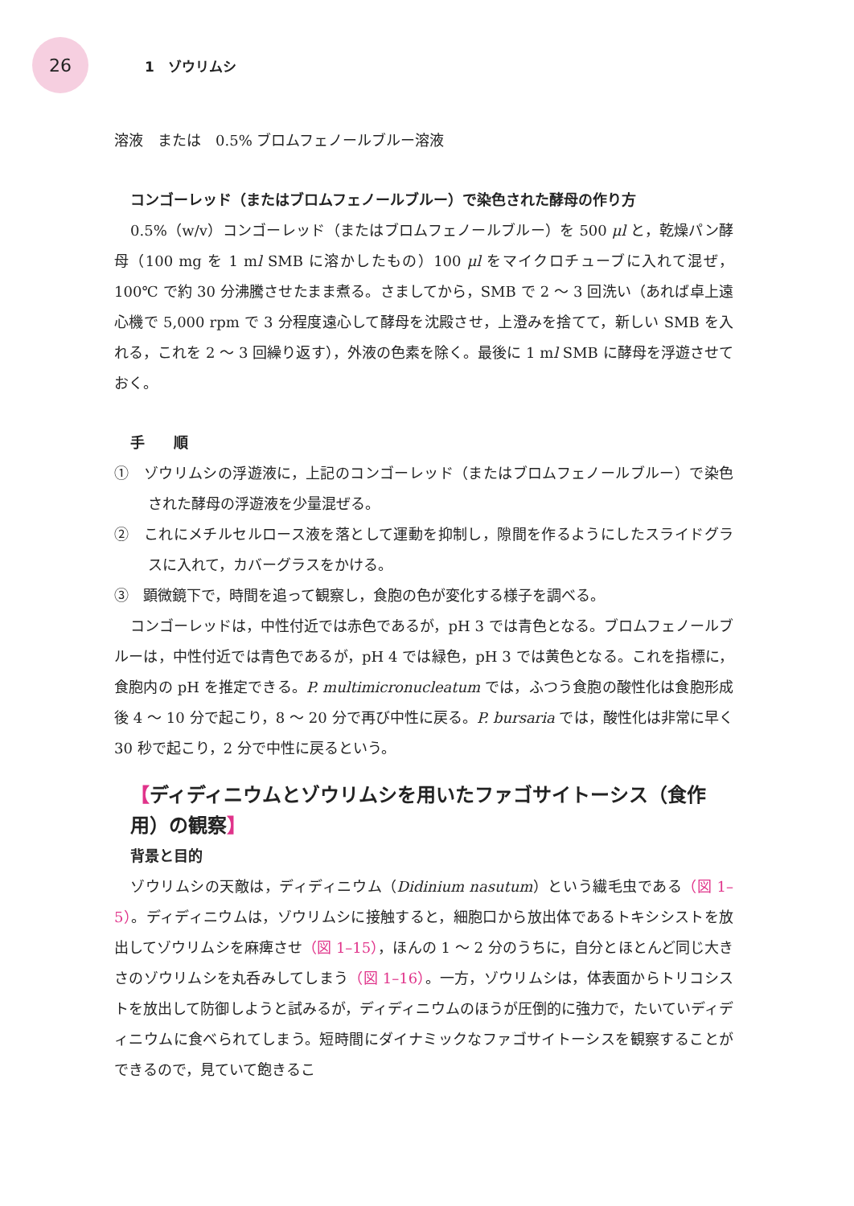26
1　ゾウリムシ
溶液　または　0.5% ブロムフェノールブルー溶液
コンゴーレッド（またはブロムフェノールブルー）で染色された酵母の作り方
0.5%（w/v）コンゴーレッド（またはブロムフェノールブルー）を 500 μl と，乾燥パン酵母（100 mg を 1 ml SMB に溶かしたもの）100 μl をマイクロチューブに入れて混ぜ，100℃ で約 30 分沸騰させたまま煮る。さましてから，SMB で 2 ～ 3 回洗い（あれば卓上遠心機で 5,000 rpm で 3 分程度遠心して酵母を沈殿させ，上澄みを捨てて，新しい SMB を入れる，これを 2 ～ 3 回繰り返す），外液の色素を除く。最後に 1 ml SMB に酵母を浮遊させておく。
手　　順
①　ゾウリムシの浮遊液に，上記のコンゴーレッド（またはブロムフェノールブルー）で染色された酵母の浮遊液を少量混ぜる。
②　これにメチルセルロース液を落として運動を抑制し，隙間を作るようにしたスライドグラスに入れて，カバーグラスをかける。
③　顕微鏡下で，時間を追って観察し，食胞の色が変化する様子を調べる。
コンゴーレッドは，中性付近では赤色であるが，pH 3 では青色となる。ブロムフェノールブルーは，中性付近では青色であるが，pH 4 では緑色，pH 3 では黄色となる。これを指標に，食胞内の pH を推定できる。P. multimicronucleatum では，ふつう食胞の酸性化は食胞形成後 4 ～ 10 分で起こり，8 ～ 20 分で再び中性に戻る。P. bursaria では，酸性化は非常に早く 30 秒で起こり，2 分で中性に戻るという。
【ディディニウムとゾウリムシを用いたファゴサイトーシス（食作用）の観察】
背景と目的
ゾウリムシの天敵は，ディディニウム（Didinium nasutum）という繊毛虫である（図 1–5）。ディディニウムは，ゾウリムシに接触すると，細胞口から放出体であるトキシシストを放出してゾウリムシを麻痺させ（図 1–15），ほんの 1 ～ 2 分のうちに，自分とほとんど同じ大きさのゾウリムシを丸呑みしてしまう（図 1–16）。一方，ゾウリムシは，体表面からトリコシストを放出して防御しようと試みるが，ディディニウムのほうが圧倒的に強力で，たいていディディニウムに食べられてしまう。短時間にダイナミックなファゴサイトーシスを観察することができるので，見ていて飽きるこ